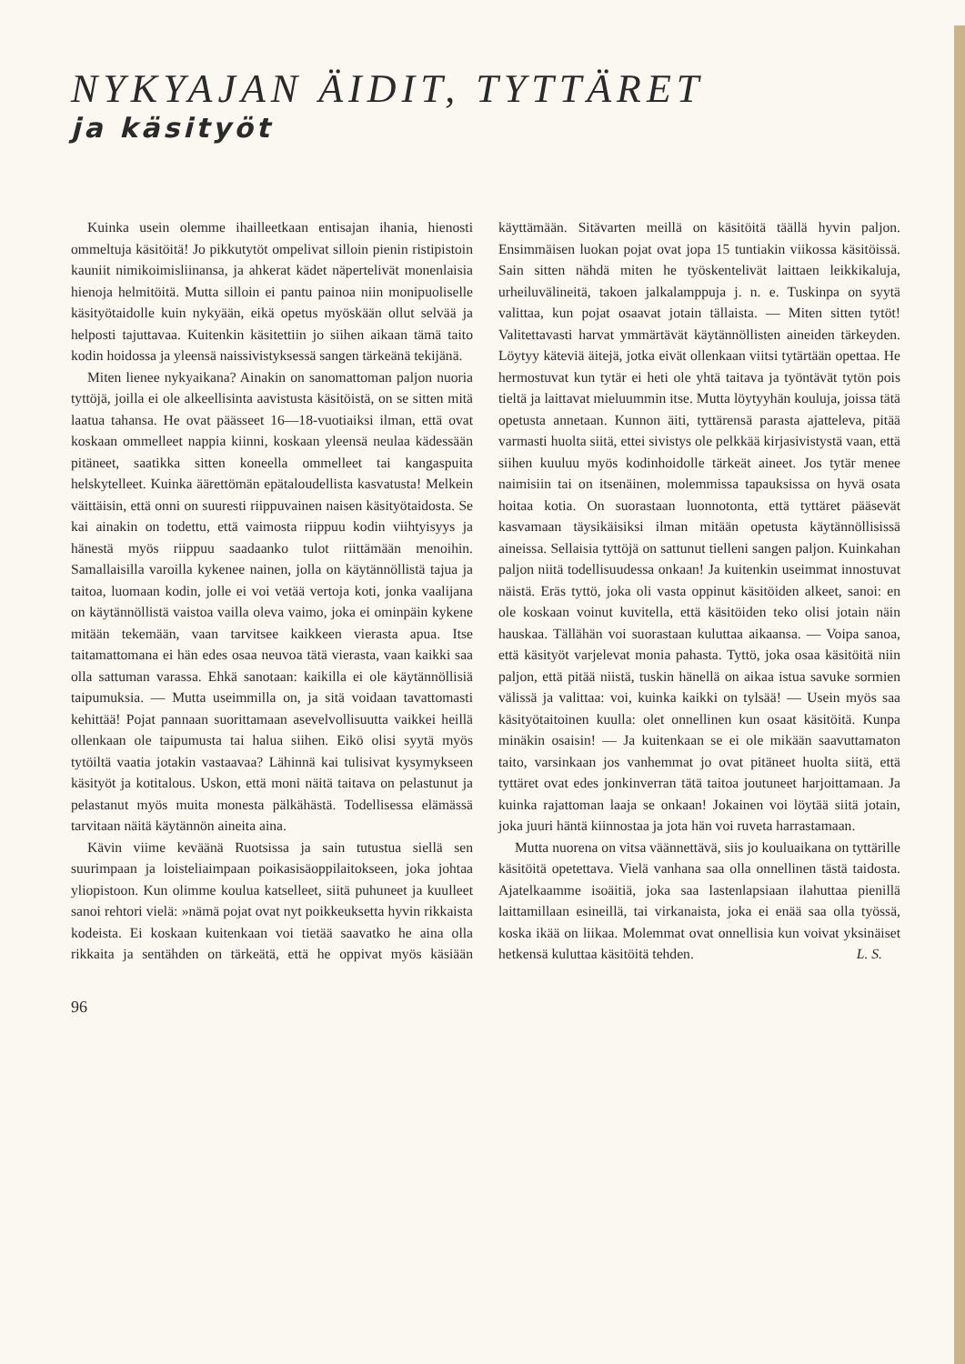NYKYAJAN ÄIDIT, TYTTÄRET
ja käsityöt
Kuinka usein olemme ihailleetkaan entisajan ihania, hienosti ommeltuja käsitöitä! Jo pikkutytöt ompelivat silloin pienin ristipistoin kauniit nimikoimisliinansa, ja ahkerat kädet näpertelivät monenlaisia hienoja helmitöitä. Mutta silloin ei pantu painoa niin monipuoliselle käsityötaidolle kuin nykyään, eikä opetus myöskään ollut selvää ja helposti tajuttavaa. Kuitenkin käsitettiin jo siihen aikaan tämä taito kodin hoidossa ja yleensä naissivistyksessä sangen tärkeänä tekijänä.
Miten lienee nykyaikana? Ainakin on sanomattoman paljon nuoria tyttöjä, joilla ei ole alkeellisinta aavistusta käsitöistä, on se sitten mitä laatua tahansa. He ovat päässeet 16—18-vuotiaiksi ilman, että ovat koskaan ommelleet nappia kiinni, koskaan yleensä neulaa kädessään pitäneet, saatikka sitten koneella ommelleet tai kangaspuita helskytelleet. Kuinka äärettömän epätaloudellista kasvatusta! Melkein väittäisin, että onni on suuresti riippuvainen naisen käsityötaidosta. Se kai ainakin on todettu, että vaimosta riippuu kodin viihtyisyys ja hänestä myös riippuu saadaanko tulot riittämään menoihin. Samallaisilla varoilla kykenee nainen, jolla on käytännöllistä tajua ja taitoa, luomaan kodin, jolle ei voi vetää vertoja koti, jonka vaalijana on käytännöllistä vaistoa vailla oleva vaimo, joka ei ominpäin kykene mitään tekemään, vaan tarvitsee kaikkeen vierasta apua. Itse taitamattomana ei hän edes osaa neuvoa tätä vierasta, vaan kaikki saa olla sattuman varassa. Ehkä sanotaan: kaikilla ei ole käytännöllisiä taipumuksia. — Mutta useimmilla on, ja sitä voidaan tavattomasti kehittää! Pojat pannaan suorittamaan asevelvollisuutta vaikkei heillä ollenkaan ole taipumusta tai halua siihen. Eikö olisi syytä myös tytöiltä vaatia jotakin vastaavaa? Lähinnä kai tulisivat kysymykseen käsityöt ja kotitalous. Uskon, että moni näitä taitava on pelastunut ja pelastanut myös muita monesta pälkähästä. Todellisessa elämässä tarvitaan näitä käytännön aineita aina.
Kävin viime keväänä Ruotsissa ja sain tutustua siellä sen suurimpaan ja loisteliaimpaan poikasisäoppilaitokseen, joka johtaa yliopistoon. Kun olimme koulua katselleet, siitä puhuneet ja kuulleet sanoi rehtori vielä: »nämä pojat ovat nyt poikkeuksetta hyvin rikkaista kodeista. Ei koskaan kuitenkaan voi tietää saavatko he aina olla rikkaita ja sentähden on tärkeätä, että he oppivat myös käsiään käyttämään. Sitävarten meillä on käsitöitä täällä hyvin paljon. Ensimmäisen luokan pojat ovat jopa 15 tuntiakin viikossa käsitöissä. Sain sitten nähdä miten he työskentelivät laittaen leikkikaluja, urheiluvälineitä, takoen jalkalamppuja j. n. e. Tuskinpa on syytä valittaa, kun pojat osaavat jotain tällaista. — Miten sitten tytöt! Valitettavasti harvat ymmärtävät käytännöllisten aineiden tärkeyden. Löytyy käteviä äitejä, jotka eivät ollenkaan viitsi tytärtään opettaa. He hermostuvat kun tytär ei heti ole yhtä taitava ja työntävät tytön pois tieltä ja laittavat mieluummin itse. Mutta löytyyhän kouluja, joissa tätä opetusta annetaan. Kunnon äiti, tyttärensä parasta ajatteleva, pitää varmasti huolta siitä, ettei sivistys ole pelkkää kirjasivistystä vaan, että siihen kuuluu myös kodinhoidolle tärkeät aineet. Jos tytär menee naimisiin tai on itsenäinen, molemmissa tapauksissa on hyvä osata hoitaa kotia. On suorastaan luonnotonta, että tyttäret pääsevät kasvamaan täysikäisiksi ilman mitään opetusta käytännöllisissä aineissa. Sellaisia tyttöjä on sattunut tielleni sangen paljon. Kuinkahan paljon niitä todellisuudessa onkaan! Ja kuitenkin useimmat innostuvat näistä. Eräs tyttö, joka oli vasta oppinut käsitöiden alkeet, sanoi: en ole koskaan voinut kuvitella, että käsitöiden teko olisi jotain näin hauskaa. Tällähän voi suorastaan kuluttaa aikaansa. — Voipa sanoa, että käsityöt varjelevat monia pahasta. Tyttö, joka osaa käsitöitä niin paljon, että pitää niistä, tuskin hänellä on aikaa istua savuke sormien välissä ja valittaa: voi, kuinka kaikki on tylsää! — Usein myös saa käsityötaitoinen kuulla: olet onnellinen kun osaat käsitöitä. Kunpa minäkin osaisin! — Ja kuitenkaan se ei ole mikään saavuttamaton taito, varsinkaan jos vanhemmat jo ovat pitäneet huolta siitä, että tyttäret ovat edes jonkinverran tätä taitoa joutuneet harjoittamaan. Ja kuinka rajattoman laaja se onkaan! Jokainen voi löytää siitä jotain, joka juuri häntä kiinnostaa ja jota hän voi ruveta harrastamaan.
Mutta nuorena on vitsa väännettävä, siis jo kouluaikana on tyttärille käsitöitä opetettava. Vielä vanhana saa olla onnellinen tästä taidosta. Ajatelkaamme isoäitiä, joka saa lastenlapsiaan ilahuttaa pienillä laittamillaan esineillä, tai virkanaista, joka ei enää saa olla työssä, koska ikää on liikaa. Molemmat ovat onnellisia kun voivat yksinäiset hetkensä kuluttaa käsitöitä tehden. L. S.
96